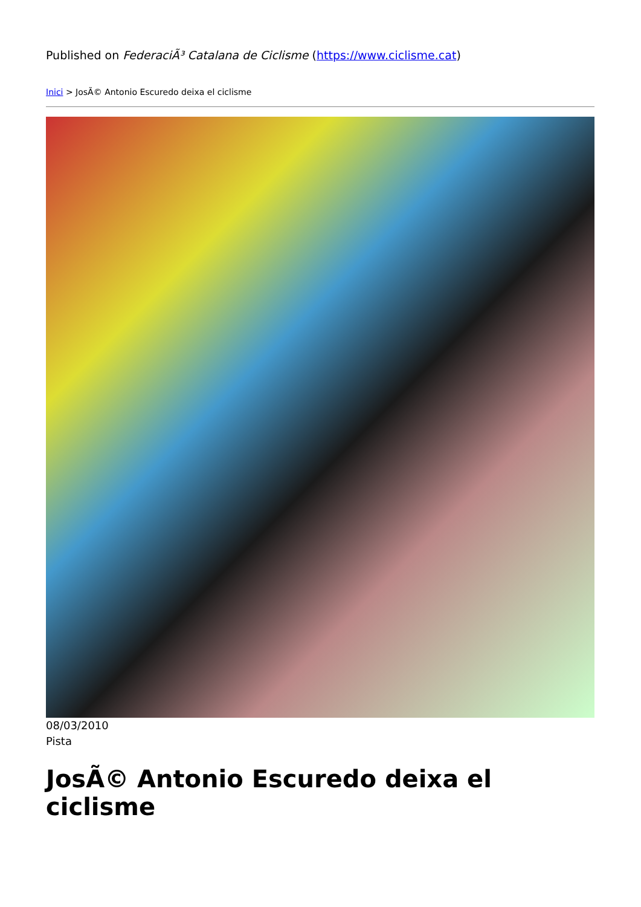Published on FederaciÃ³ Catalana de Ciclisme (https://www.ciclisme.cat)
Inici > JosÃ© Antonio Escuredo deixa el ciclisme
08/03/2010
Pista
JosÃ© Antonio Escuredo deixa el ciclisme